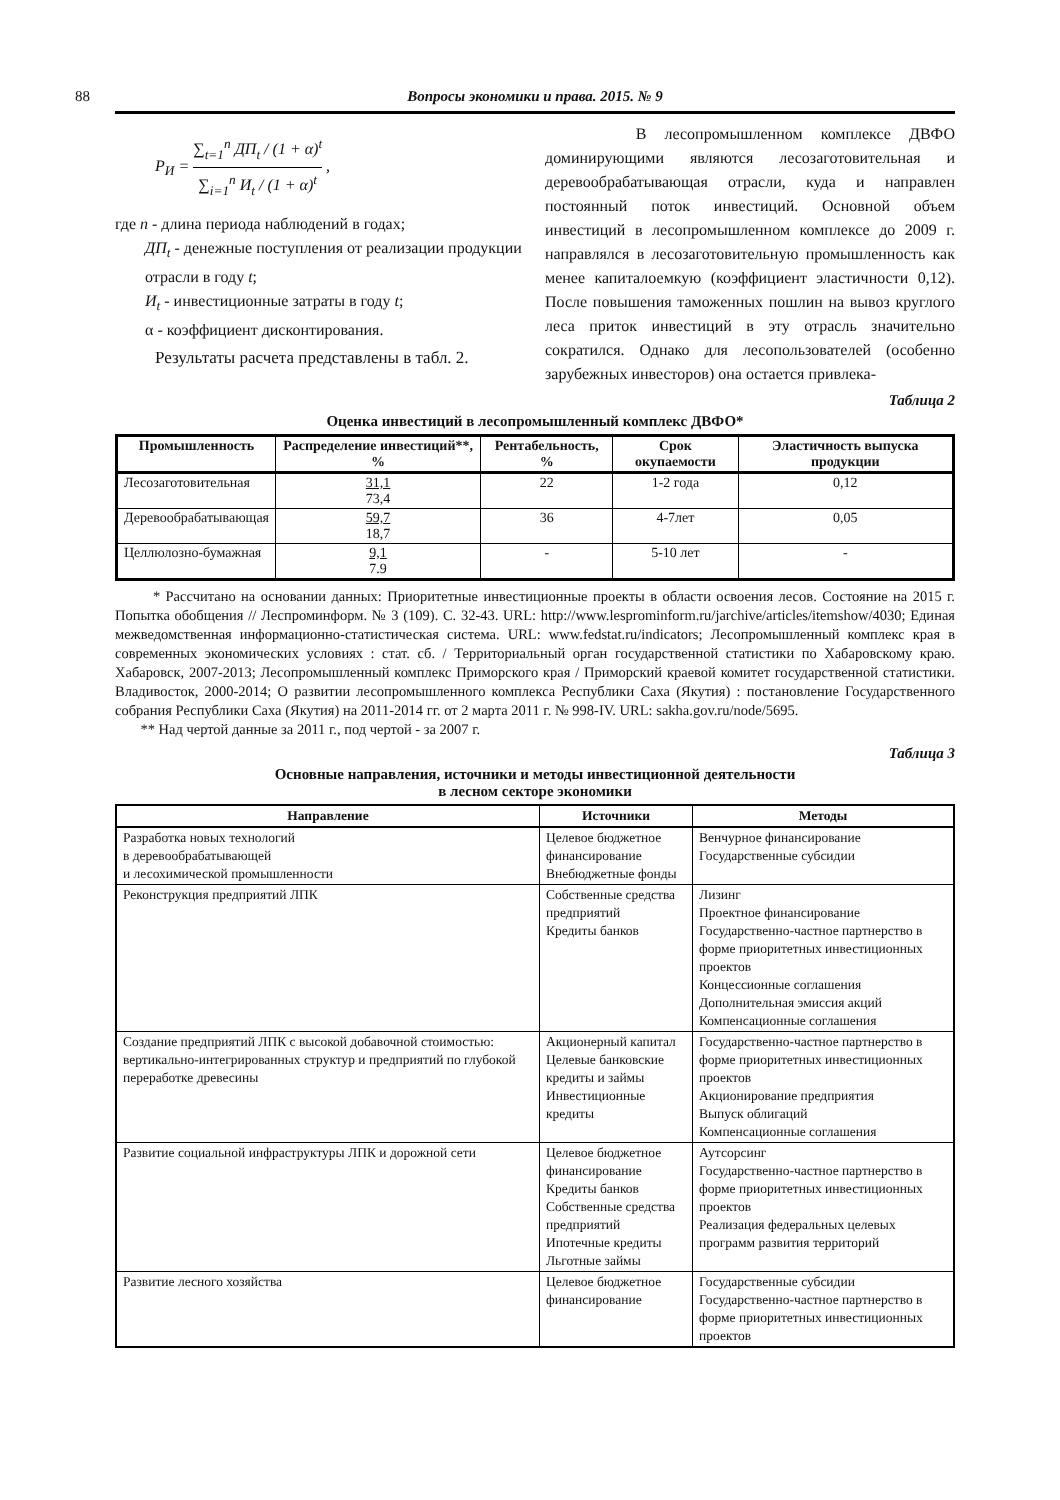88 Вопросы экономики и права. 2015. № 9
P<sub>И</sub> = ∑<sub>t=1</sub><sup>n</sup> ДП<sub>t</sub> / (1 + α)<sup>t</sup> ∑<sub>i=1</sub><sup>n</sup> И<sub>t</sub> / (1 + α)<sup>t</sup> ,
где n - длина периода наблюдений в годах;
ДП<sub>t</sub> - денежные поступления от реализации продукции отрасли в году t;
И<sub>t</sub> - инвестиционные затраты в году t;
α - коэффициент дисконтирования.
Результаты расчета представлены в табл. 2.
В лесопромышленном комплексе ДВФО доминирующими являются лесозаготовительная и деревообрабатывающая отрасли, куда и направлен постоянный поток инвестиций. Основной объем инвестиций в лесопромышленном комплексе до 2009 г. направлялся в лесозаготовительную промышленность как менее капиталоемкую (коэффициент эластичности 0,12). После повышения таможенных пошлин на вывоз круглого леса приток инвестиций в эту отрасль значительно сократился. Однако для лесопользователей (особенно зарубежных инвесторов) она остается привлека-
Таблица 2
Оценка инвестиций в лесопромышленный комплекс ДВФО*
| Промышленность | Распределение инвестиций**, % | Рентабельность, % | Срок окупаемости | Эластичность выпуска продукции |
| --- | --- | --- | --- | --- |
| Лесозаготовительная | 31,1 73,4 | 22 | 1-2 года | 0,12 |
| Деревообрабатывающая | 59,7 18,7 | 36 | 4-7лет | 0,05 |
| Целлюлозно-бумажная | 9,1 7.9 | - | 5-10 лет | - |
* Рассчитано на основании данных: Приоритетные инвестиционные проекты в области освоения лесов. Состояние на 2015 г. Попытка обобщения // Леспроминформ. № 3 (109). С. 32-43. URL: http://www.lesprominform.ru/jarchive/articles/itemshow/4030; Единая межведомственная информационно-статистическая система. URL: www.fedstat.ru/indicators; Лесопромышленный комплекс края в современных экономических условиях : стат. сб. / Территориальный орган государственной статистики по Хабаровскому краю. Хабаровск, 2007-2013; Лесопромышленный комплекс Приморского края / Приморский краевой комитет государственной статистики. Владивосток, 2000-2014; О развитии лесопромышленного комплекса Республики Саха (Якутия) : постановление Государственного собрания Республики Саха (Якутия) на 2011-2014 гг. от 2 марта 2011 г. № 998-IV. URL: sakha.gov.ru/node/5695.
** Над чертой данные за 2011 г., под чертой - за 2007 г.
Таблица 3
Основные направления, источники и методы инвестиционной деятельности
в лесном секторе экономики
| Направление | Источники | Методы |
| --- | --- | --- |
| Разработка новых технологий в деревообрабатывающей и лесохимической промышленности | Целевое бюджетное финансирование Внебюджетные фонды | Венчурное финансирование Государственные субсидии |
| Реконструкция предприятий ЛПК | Собственные средства предприятий Кредиты банков | Лизинг Проектное финансирование Государственно-частное партнерство в форме приоритетных инвестиционных проектов Концессионные соглашения Дополнительная эмиссия акций Компенсационные соглашения |
| Создание предприятий ЛПК с высокой добавочной стоимостью: вертикально-интегрированных структур и предприятий по глубокой переработке древесины | Акционерный капитал Целевые банковские кредиты и займы Инвестиционные кредиты | Государственно-частное партнерство в форме приоритетных инвестиционных проектов Акционирование предприятия Выпуск облигаций Компенсационные соглашения |
| Развитие социальной инфраструктуры ЛПК и дорожной сети | Целевое бюджетное финансирование Кредиты банков Собственные средства предприятий Ипотечные кредиты Льготные займы | Аутсорсинг Государственно-частное партнерство в форме приоритетных инвестиционных проектов Реализация федеральных целевых программ развития территорий |
| Развитие лесного хозяйства | Целевое бюджетное финансирование | Государственные субсидии Государственно-частное партнерство в форме приоритетных инвестиционных проектов |